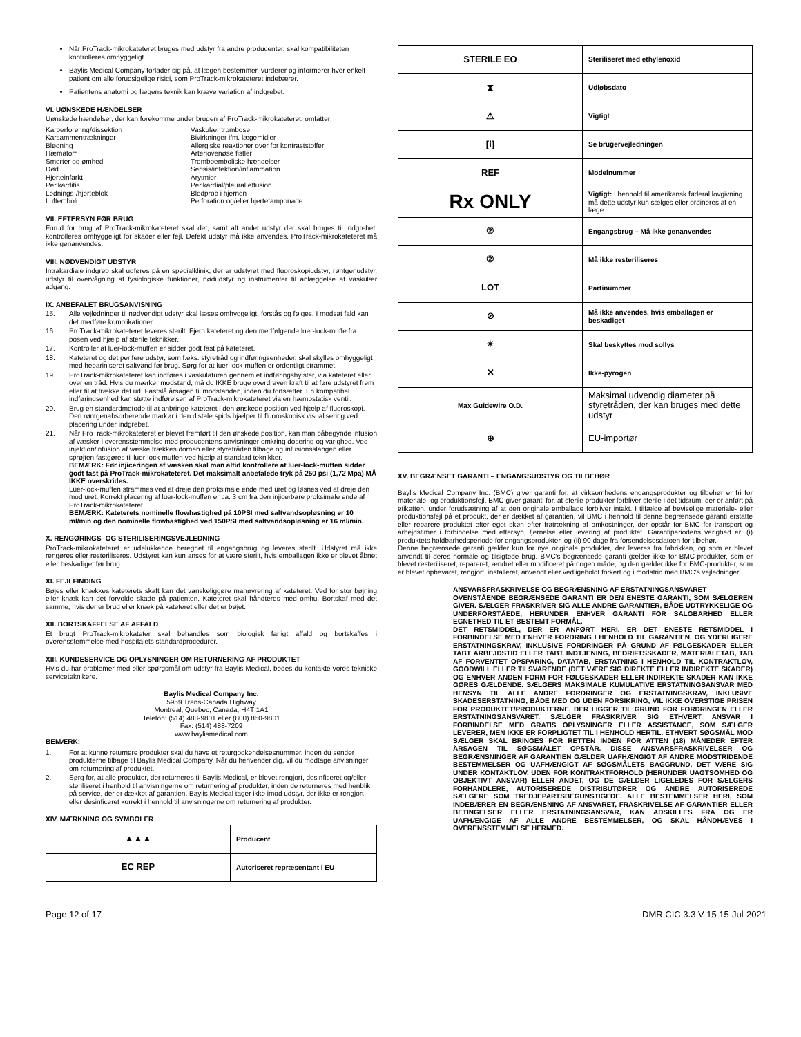Når ProTrack-mikrokateteret bruges med udstyr fra andre producenter, skal kompatibiliteten kontrolleres omhyggeligt.
Baylis Medical Company forlader sig på, at lægen bestemmer, vurderer og informerer hver enkelt patient om alle forudsigelige risici, som ProTrack-mikrokateteret indebærer.
Patientens anatomi og lægens teknik kan kræve variation af indgrebet.
VI. UØNSKEDE HÆNDELSER
Uønskede hændelser, der kan forekomme under brugen af ProTrack-mikrokateteret, omfatter:
Karperforering/dissektion
Vaskulær trombose
Karsammentrækninger
Bivirkninger ifm. lægemidler
Blødning
Allergiske reaktioner over for kontraststoffer
Hæmatom
Arteriovenøse fistler
Smerter og ømhed
Tromboemboliske hændelser
Død
Sepsis/infektion/inflammation
Hjerteinfarkt
Arytmier
Perikarditis
Perikardial/pleural effusion
Lednings-/hjerteblok
Blodprop i hjernen
Luftemboli
Perforation og/eller hjertetamponade
VII. EFTERSYN FØR BRUG
Forud for brug af ProTrack-mikrokateteret skal det, samt alt andet udstyr der skal bruges til indgrebet, kontrolleres omhyggeligt for skader eller fejl. Defekt udstyr må ikke anvendes. ProTrack-mikrokateteret må ikke genanvendes.
VIII. NØDVENDIGT UDSTYR
Intrakardiale indgreb skal udføres på en specialklinik, der er udstyret med fluoroskopiudstyr, røntgenudstyr, udstyr til overvågning af fysiologiske funktioner, nødudstyr og instrumenter til anlæggelse af vaskulær adgang.
IX. ANBEFALET BRUGSANVISNING
15. Alle vejledninger til nødvendigt udstyr skal læses omhyggeligt, forstås og følges. I modsat fald kan det medføre komplikationer.
16. ProTrack-mikrokateteret leveres sterilt. Fjern kateteret og den medfølgende luer-lock-muffe fra posen ved hjælp af sterile teknikker.
17. Kontroller at luer-lock-muffen er sidder godt fast på kateteret.
18. Kateteret og det perifere udstyr, som f.eks. styretråd og indføringsenheder, skal skylles omhyggeligt med hepariniseret saltvand før brug. Sørg for at luer-lock-muffen er ordentligt strammet.
19. ProTrack-mikrokateteret kan indføres i vaskulaturen gennem et indføringshylster, via kateteret eller over en tråd. Hvis du mærker modstand, må du IKKE bruge overdreven kraft til at føre udstyret frem eller til at trække det ud. Fastslå årsagen til modstanden, inden du fortsætter. En kompatibel indføringsenhed kan støtte indførelsen af ProTrack-mikrokateteret via en hæmostatisk ventil.
20. Brug en standardmetode til at anbringe kateteret i den ønskede position ved hjælp af fluoroskopi. Den røntgenabsorberende markør i den distale spids hjælper til fluoroskopisk visualisering ved placering under indgrebet.
21. Når ProTrack-mikrokateteret er blevet fremført til den ønskede position, kan man påbegynde infusion af væsker i overensstemmelse med producentens anvisninger omkring dosering og varighed. Ved injektion/infusion af væske trækkes dornen eller styretråden tilbage og infusionsslangen eller sprøjten fastgøres til luer-lock-muffen ved hjælp af standard teknikker.
BEMÆRK: Før injiceringen af væsken skal man altid kontrollere at luer-lock-muffen sidder godt fast på ProTrack-mikrokateteret. Det maksimalt anbefalede tryk på 250 psi (1,72 Mpa) MÅ IKKE overskrides.
Luer-lock-muffen strammes ved at dreje den proksimale ende med uret og løsnes ved at dreje den mod uret. Korrekt placering af luer-lock-muffen er ca. 3 cm fra den injicerbare proksimale ende af ProTrack-mikrokateteret.
BEMÆRK: Kateterets nominelle flowhastighed på 10PSI med saltvandsopløsning er 10 ml/min og den nominelle flowhastighed ved 150PSI med saltvandsopløsning er 16 ml/min.
X. RENGØRINGS- OG STERILISERINGSVEJLEDNING
ProTrack-mikrokateteret er udelukkende beregnet til engangsbrug og leveres sterilt. Udstyret må ikke rengøres eller resteriliseres. Udstyret kan kun anses for at være sterilt, hvis emballagen ikke er blevet åbnet eller beskadiget før brug.
XI. FEJLFINDING
Bøjes eller knækkes kateterets skaft kan det vanskeliggøre manøvrering af kateteret. Ved for stor bøjning eller knæk kan det forvolde skade på patienten. Kateteret skal håndteres med omhu. Bortskaf med det samme, hvis der er brud eller knæk på kateteret eller det er bøjet.
XII. BORTSKAFFELSE AF AFFALD
Et brugt ProTrack-mikrokateter skal behandles som biologisk farligt affald og bortskaffes i overensstemmelse med hospitalets standardprocedurer.
XIII. KUNDESERVICE OG OPLYSNINGER OM RETURNERING AF PRODUKTET
Hvis du har problemer med eller spørgsmål om udstyr fra Baylis Medical, bedes du kontakte vores tekniske serviceteknikere.
Baylis Medical Company Inc.
5959 Trans-Canada Highway
Montreal, Quebec, Canada, H4T 1A1
Telefon: (514) 488-9801 eller (800) 850-9801
Fax: (514) 488-7209
www.baylismedical.com
BEMÆRK:
1. For at kunne returnere produkter skal du have et returgodkendelsesnummer, inden du sender produkterne tilbage til Baylis Medical Company. Når du henvender dig, vil du modtage anvisninger om returnering af produktet.
2. Sørg for, at alle produkter, der returneres til Baylis Medical, er blevet rengjort, desinficeret og/eller steriliseret i henhold til anvisningerne om returnering af produkter, inden de returneres med henblik på service, der er dækket af garantien. Baylis Medical tager ikke imod udstyr, der ikke er rengjort eller desinficeret korrekt i henhold til anvisningerne om returnering af produkter.
XIV. MÆRKNING OG SYMBOLER
| ▲▲▲ | Producent |
| EC REP | Autoriseret repræsentant i EU |
| STERILE EO | Steriliseret med ethylenoxid |
| ⧗ | Udløbsdato |
| ⚠ | Vigtigt |
| [i] | Se brugervejledningen |
| REF | Modelnummer |
| Rx ONLY | Vigtigt: I henhold til amerikansk føderal lovgivning må dette udstyr kun sælges eller ordineres af en læge. |
| ② | Engangsbrug – Må ikke genanvendes |
| ② | Må ikke resteriliseres |
| LOT | Partinummer |
| ⊘ | Må ikke anvendes, hvis emballagen er beskadiget |
| ☀ | Skal beskyttes mod sollys |
| ✕ | Ikke-pyrogen |
| Max Guidewire O.D. | Maksimal udvendig diameter på styretråden, der kan bruges med dette udstyr |
| ⊕ | EU-importør |
XV. BEGRÆNSET GARANTI – ENGANGSUDSTYR OG TILBEHØR
Baylis Medical Company Inc. (BMC) giver garanti for, at virksomhedens engangsprodukter og tilbehør er fri for materiale- og produktionsfejl. BMC giver garanti for, at sterile produkter forbliver sterile i det tidsrum, der er anført på etiketten, under forudsætning af at den originale emballage forbliver intakt. I tilfælde af beviselige materiale- eller produktionsfejl på et produkt, der er dækket af garantien, vil BMC i henhold til denne begrænsede garanti erstatte eller reparere produktet efter eget skøn efter fratrækning af omkostninger, der opstår for BMC for transport og arbejdstimer i forbindelse med eftersyn, fjernelse eller levering af produktet. Garantiperiodens varighed er: (i) produktets holdbarhedsperiode for engangsprodukter, og (ii) 90 dage fra forsendelsesdatoen for tilbehør.
Denne begrænsede garanti gælder kun for nye originale produkter, der leveres fra fabrikken, og som er blevet anvendt til deres normale og tilsigtede brug. BMC's begrænsede garanti gælder ikke for BMC-produkter, som er blevet resteriliseret, repareret, ændret eller modificeret på nogen måde, og den gælder ikke for BMC-produkter, som er blevet opbevaret, rengjort, installeret, anvendt eller vedligeholdt forkert og i modstrid med BMC's vejledninger
ANSVARSFRASKRIVELSE OG BEGRÆNSNING AF ERSTATNINGSANSVARET
OVENSTÅENDE BEGRÆNSEDE GARANTI ER DEN ENESTE GARANTI, SOM SÆLGEREN GIVER. SÆLGER FRASKRIVER SIG ALLE ANDRE GARANTIER, BÅDE UDTRYKKELIGE OG UNDERFORSTÅEDE, HERUNDER ENHVER GARANTI FOR SALGBARHED ELLER EGNETHED TIL ET BESTEMT FORMÅL.
DET RETSMIDDEL, DER ER ANFØRT HERI, ER DET ENESTE RETSMIDDEL I FORBINDELSE MED ENHVER FORDRING I HENHOLD TIL GARANTIEN, OG YDERLIGERE ERSTATNINGSKRAV, INKLUSIVE FORDRINGER PÅ GRUND AF FØLGESKADER ELLER TABT ARBEJDSTID ELLER TABT INDTJENING, BEDRIFTSSKADER, MATERIALETAB, TAB AF FORVENTET OPSPARING, DATATAB, ERSTATNING I HENHOLD TIL KONTRAKTLOV, GOODWILL ELLER TILSVARENDE (DET VÆRE SIG DIREKTE ELLER INDIREKTE SKADER) OG ENHVER ANDEN FORM FOR FØLGESKADER ELLER INDIREKTE SKADER KAN IKKE GØRES GÆLDENDE. SÆLGERS MAKSIMALE KUMULATIVE ERSTATNINGSANSVAR MED HENSYN TIL ALLE ANDRE FORDRINGER OG ERSTATNINGSKRAV, INKLUSIVE SKADESERSTATNING, BÅDE MED OG UDEN FORSIKRING, VIL IKKE OVERSTIGE PRISEN FOR PRODUKTET/PRODUKTERNE, DER LIGGER TIL GRUND FOR FORDRINGEN ELLER ERSTATNINGSANSVARET. SÆLGER FRASKRIVER SIG ETHVERT ANSVAR I FORBINDELSE MED GRATIS OPLYSNINGER ELLER ASSISTANCE, SOM SÆLGER LEVERER, MEN IKKE ER FORPLIGTET TIL I HENHOLD HERTIL. ETHVERT SØGSMÅL MOD SÆLGER SKAL BRINGES FOR RETTEN INDEN FOR ATTEN (18) MÅNEDER EFTER ÅRSAGEN TIL SØGSMÅLET OPSTÅR. DISSE ANSVARSFRASKRIVELSER OG BEGRÆNSNINGER AF GARANTIEN GÆLDER UAFHÆNGIGT AF ANDRE MODSTRIDENDE BESTEMMELSER OG UAFHÆNGIGT AF SØGSMÅLETS BAGGRUND, DET VÆRE SIG UNDER KONTAKTLOV, UDEN FOR KONTRAKTFORHOLD (HERUNDER UAGTSOMHED OG OBJEKTIVT ANSVAR) ELLER ANDET, OG DE GÆLDER LIGELEDES FOR SÆLGERS FORHANDLERE, AUTORISEREDE DISTRIBUTØRER OG ANDRE AUTORISEREDE SÆLGERE SOM TREDJEPARTSBEGUNSTIGEDE. ALLE BESTEMMELSER HERI, SOM INDEBÆRER EN BEGRÆNSNING AF ANSVARET, FRASKRIVELSE AF GARANTIER ELLER BETINGELSER ELLER ERSTATNINGSANSVAR, KAN ADSKILLES FRA OG ER UAFHÆNGIGE AF ALLE ANDRE BESTEMMELSER, OG SKAL HÅNDHÆVES I OVERENSSTEMMELSE HERMED.
Page 12 of 17 DMR CIC 3.3 V-15 15-Jul-2021